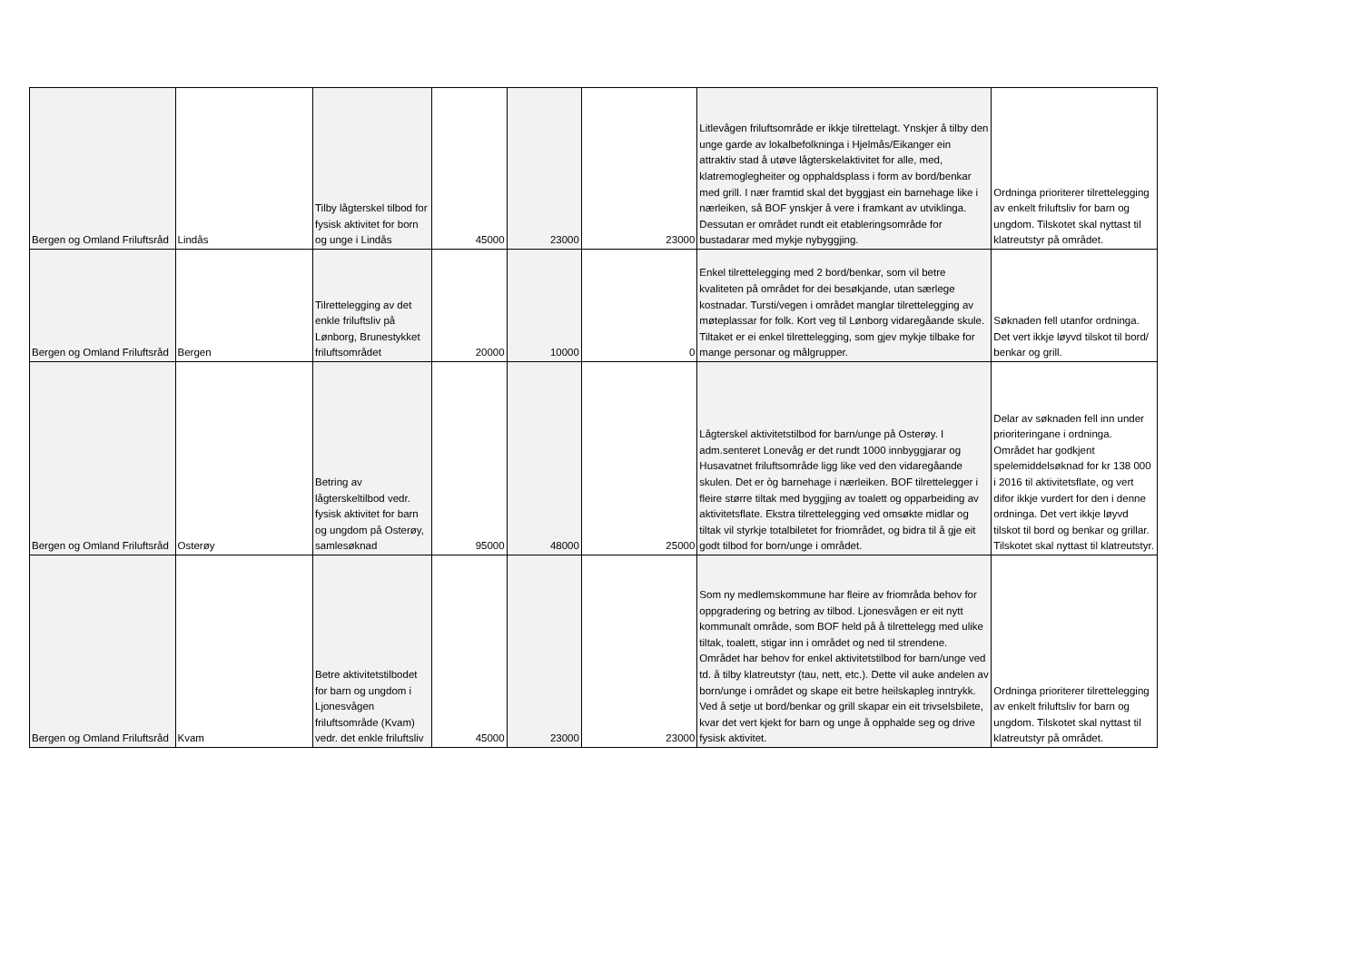| Bergen og Omland Friluftsråd | Lindås | Tilby lågterskel tilbod for fysisk aktivitet for born og unge i Lindås | 45000 | 23000 | 23000 | Litlevågen friluftsområde er ikkje tilrettelagt. Ynskjer å tilby den unge garde av lokalbefolkninga i Hjelmås/Eikanger ein attraktiv stad å utøve lågterskelaktivitet for alle, med, klatremoglegheiter og opphaldsplass i form av bord/benkar med grill. I nær framtid skal det byggjast ein barnehage like i nærleiken, så BOF ynskjer å vere i framkant av utviklinga. Dessutan er området rundt eit etableringsområde for bustadarar med mykje nybyggjing. | Ordninga prioriterer tilrettelegging av enkelt friluftsliv for barn og ungdom. Tilskotet skal nyttast til klatreutstyr på området. |
| Bergen og Omland Friluftsråd | Bergen | Tilrettelegging av det enkle friluftsliv på Lønborg, Brunestykket friluftsområdet | 20000 | 10000 | 0 | Enkel tilrettelegging med 2 bord/benkar, som vil betre kvaliteten på området for dei besøkjande, utan særlege kostnadar. Tursti/vegen i området manglar tilrettelegging av møteplassar for folk. Kort veg til Lønborg vidaregåande skule. Tiltaket er ei enkel tilrettelegging, som gjev mykje tilbake for mange personar og målgrupper. | Søknaden fell utanfor ordninga. Det vert ikkje løyvd tilskot til bord/ benkar og grill. |
| Bergen og Omland Friluftsråd | Osterøy | Betring av lågterskeltilbod vedr. fysisk aktivitet for barn og ungdom på Osterøy, samlesøknad | 95000 | 48000 | 25000 | Lågterskel aktivitetstilbod for barn/unge på Osterøy. I adm.senteret Lonevåg er det rundt 1000 innbyggjarar og Husavatnet friluftsområde ligg like ved den vidaregåande skulen. Det er òg barnehage i nærleiken. BOF tilrettelegger i fleire større tiltak med byggjing av toalett og opparbeiding av aktivitetsflate. Ekstra tilrettelegging ved omsøkte midlar og tiltak vil styrkje totalbiletet for friområdet, og bidra til å gje eit godt tilbod for born/unge i området. | Delar av søknaden fell inn under prioriteringane i ordninga. Området har godkjent spelemiddelsøknad for kr 138 000 i 2016 til aktivitetsflate, og vert difor ikkje vurdert for den i denne ordninga. Det vert ikkje løyvd tilskot til bord og benkar og grillar. Tilskotet skal nyttast til klatreutstyr. |
| Bergen og Omland Friluftsråd | Kvam | Betre aktivitetstilbodet for barn og ungdom i Ljonesvågen friluftsområde (Kvam) vedr. det enkle friluftsliv | 45000 | 23000 | 23000 | Som ny medlemskommune har fleire av friområda behov for oppgradering og betring av tilbod. Ljonesvågen er eit nytt kommunalt område, som BOF held på å tilrettelegg med ulike tiltak, toalett, stigar inn i området og ned til strendene. Området har behov for enkel aktivitetstilbod for barn/unge ved td. å tilby klatreutstyr (tau, nett, etc.). Dette vil auke andelen av born/unge i området og skape eit betre heilskapleg inntrykk. Ved å setje ut bord/benkar og grill skapar ein eit trivselsbilete, kvar det vert kjekt for barn og unge å opphalde seg og drive fysisk aktivitet. | Ordninga prioriterer tilrettelegging av enkelt friluftsliv for barn og ungdom. Tilskotet skal nyttast til klatreutstyr på området. |